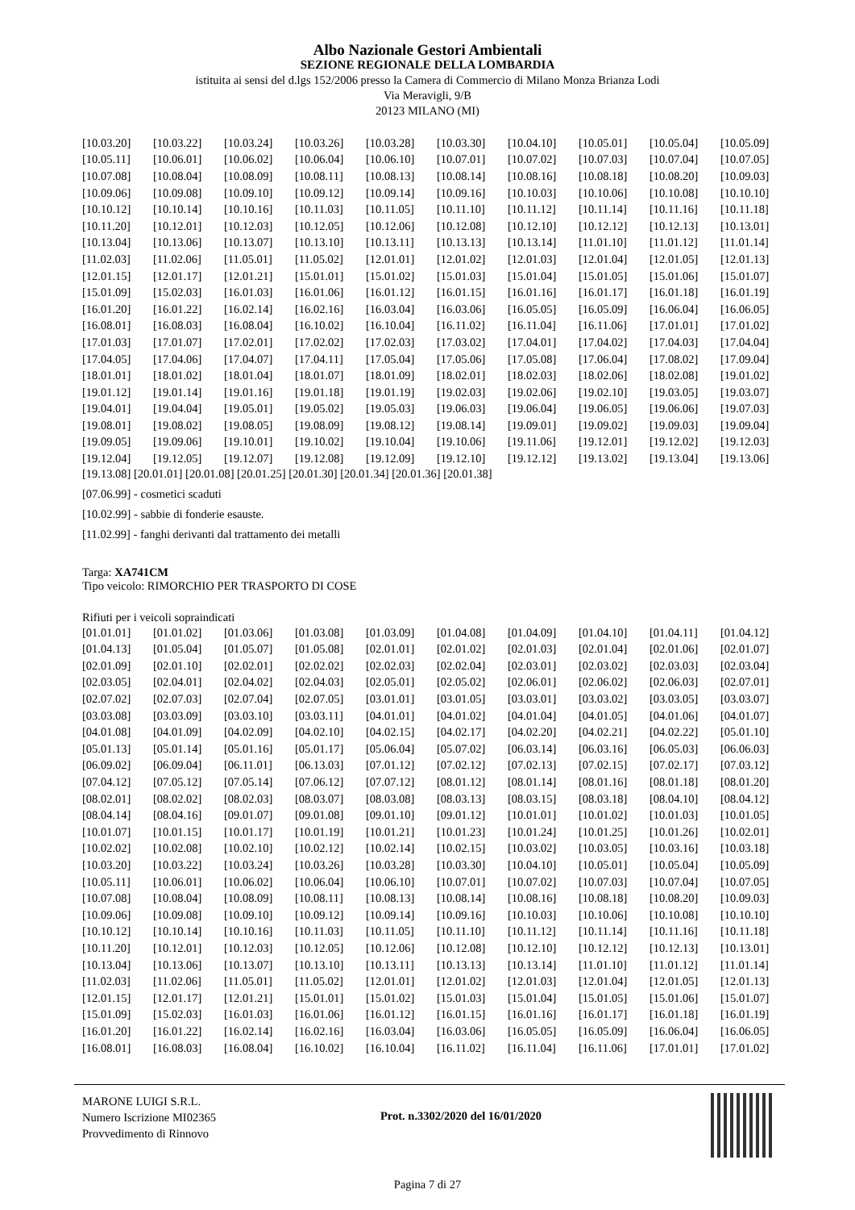Albo Nazionale Gestori Ambientali
SEZIONE REGIONALE DELLA LOMBARDIA
istituita ai sensi del d.lgs 152/2006 presso la Camera di Commercio di Milano Monza Brianza Lodi
Via Meravigli, 9/B
20123 MILANO (MI)
| [10.03.20] | [10.03.22] | [10.03.24] | [10.03.26] | [10.03.28] | [10.03.30] | [10.04.10] | [10.05.01] | [10.05.04] | [10.05.09] |
| [10.05.11] | [10.06.01] | [10.06.02] | [10.06.04] | [10.06.10] | [10.07.01] | [10.07.02] | [10.07.03] | [10.07.04] | [10.07.05] |
| [10.07.08] | [10.08.04] | [10.08.09] | [10.08.11] | [10.08.13] | [10.08.14] | [10.08.16] | [10.08.18] | [10.08.20] | [10.09.03] |
| [10.09.06] | [10.09.08] | [10.09.10] | [10.09.12] | [10.09.14] | [10.09.16] | [10.10.03] | [10.10.06] | [10.10.08] | [10.10.10] |
| [10.10.12] | [10.10.14] | [10.10.16] | [10.11.03] | [10.11.05] | [10.11.10] | [10.11.12] | [10.11.14] | [10.11.16] | [10.11.18] |
| [10.11.20] | [10.12.01] | [10.12.03] | [10.12.05] | [10.12.06] | [10.12.08] | [10.12.10] | [10.12.12] | [10.12.13] | [10.13.01] |
| [10.13.04] | [10.13.06] | [10.13.07] | [10.13.10] | [10.13.11] | [10.13.13] | [10.13.14] | [11.01.10] | [11.01.12] | [11.01.14] |
| [11.02.03] | [11.02.06] | [11.05.01] | [11.05.02] | [12.01.01] | [12.01.02] | [12.01.03] | [12.01.04] | [12.01.05] | [12.01.13] |
| [12.01.15] | [12.01.17] | [12.01.21] | [15.01.01] | [15.01.02] | [15.01.03] | [15.01.04] | [15.01.05] | [15.01.06] | [15.01.07] |
| [15.01.09] | [15.02.03] | [16.01.03] | [16.01.06] | [16.01.12] | [16.01.15] | [16.01.16] | [16.01.17] | [16.01.18] | [16.01.19] |
| [16.01.20] | [16.01.22] | [16.02.14] | [16.02.16] | [16.03.04] | [16.03.06] | [16.05.05] | [16.05.09] | [16.06.04] | [16.06.05] |
| [16.08.01] | [16.08.03] | [16.08.04] | [16.10.02] | [16.10.04] | [16.11.02] | [16.11.04] | [16.11.06] | [17.01.01] | [17.01.02] |
| [17.01.03] | [17.01.07] | [17.02.01] | [17.02.02] | [17.02.03] | [17.03.02] | [17.04.01] | [17.04.02] | [17.04.03] | [17.04.04] |
| [17.04.05] | [17.04.06] | [17.04.07] | [17.04.11] | [17.05.04] | [17.05.06] | [17.05.08] | [17.06.04] | [17.08.02] | [17.09.04] |
| [18.01.01] | [18.01.02] | [18.01.04] | [18.01.07] | [18.01.09] | [18.02.01] | [18.02.03] | [18.02.06] | [18.02.08] | [19.01.02] |
| [19.01.12] | [19.01.14] | [19.01.16] | [19.01.18] | [19.01.19] | [19.02.03] | [19.02.06] | [19.02.10] | [19.03.05] | [19.03.07] |
| [19.04.01] | [19.04.04] | [19.05.01] | [19.05.02] | [19.05.03] | [19.06.03] | [19.06.04] | [19.06.05] | [19.06.06] | [19.07.03] |
| [19.08.01] | [19.08.02] | [19.08.05] | [19.08.09] | [19.08.12] | [19.08.14] | [19.09.01] | [19.09.02] | [19.09.03] | [19.09.04] |
| [19.09.05] | [19.09.06] | [19.10.01] | [19.10.02] | [19.10.04] | [19.10.06] | [19.11.06] | [19.12.01] | [19.12.02] | [19.12.03] |
| [19.12.04] | [19.12.05] | [19.12.07] | [19.12.08] | [19.12.09] | [19.12.10] | [19.12.12] | [19.13.02] | [19.13.04] | [19.13.06] |
[19.13.08] [20.01.01] [20.01.08] [20.01.25] [20.01.30] [20.01.34] [20.01.36] [20.01.38]
[07.06.99] - cosmetici scaduti
[10.02.99] - sabbie di fonderie esauste.
[11.02.99] - fanghi derivanti dal trattamento dei metalli
Targa: XA741CM
Tipo veicolo: RIMORCHIO PER TRASPORTO DI COSE
Rifiuti per i veicoli sopraindicati
| [01.01.01] | [01.01.02] | [01.03.06] | [01.03.08] | [01.03.09] | [01.04.08] | [01.04.09] | [01.04.10] | [01.04.11] | [01.04.12] |
| [01.04.13] | [01.05.04] | [01.05.07] | [01.05.08] | [02.01.01] | [02.01.02] | [02.01.03] | [02.01.04] | [02.01.06] | [02.01.07] |
| [02.01.09] | [02.01.10] | [02.02.01] | [02.02.02] | [02.02.03] | [02.02.04] | [02.03.01] | [02.03.02] | [02.03.03] | [02.03.04] |
| [02.03.05] | [02.04.01] | [02.04.02] | [02.04.03] | [02.05.01] | [02.05.02] | [02.06.01] | [02.06.02] | [02.06.03] | [02.07.01] |
| [02.07.02] | [02.07.03] | [02.07.04] | [02.07.05] | [03.01.01] | [03.01.05] | [03.03.01] | [03.03.02] | [03.03.05] | [03.03.07] |
| [03.03.08] | [03.03.09] | [03.03.10] | [03.03.11] | [04.01.01] | [04.01.02] | [04.01.04] | [04.01.05] | [04.01.06] | [04.01.07] |
| [04.01.08] | [04.01.09] | [04.02.09] | [04.02.10] | [04.02.15] | [04.02.17] | [04.02.20] | [04.02.21] | [04.02.22] | [05.01.10] |
| [05.01.13] | [05.01.14] | [05.01.16] | [05.01.17] | [05.06.04] | [05.07.02] | [06.03.14] | [06.03.16] | [06.05.03] | [06.06.03] |
| [06.09.02] | [06.09.04] | [06.11.01] | [06.13.03] | [07.01.12] | [07.02.12] | [07.02.13] | [07.02.15] | [07.02.17] | [07.03.12] |
| [07.04.12] | [07.05.12] | [07.05.14] | [07.06.12] | [07.07.12] | [08.01.12] | [08.01.14] | [08.01.16] | [08.01.18] | [08.01.20] |
| [08.02.01] | [08.02.02] | [08.02.03] | [08.03.07] | [08.03.08] | [08.03.13] | [08.03.15] | [08.03.18] | [08.04.10] | [08.04.12] |
| [08.04.14] | [08.04.16] | [09.01.07] | [09.01.08] | [09.01.10] | [09.01.12] | [10.01.01] | [10.01.02] | [10.01.03] | [10.01.05] |
| [10.01.07] | [10.01.15] | [10.01.17] | [10.01.19] | [10.01.21] | [10.01.23] | [10.01.24] | [10.01.25] | [10.01.26] | [10.02.01] |
| [10.02.02] | [10.02.08] | [10.02.10] | [10.02.12] | [10.02.14] | [10.02.15] | [10.03.02] | [10.03.05] | [10.03.16] | [10.03.18] |
| [10.03.20] | [10.03.22] | [10.03.24] | [10.03.26] | [10.03.28] | [10.03.30] | [10.04.10] | [10.05.01] | [10.05.04] | [10.05.09] |
| [10.05.11] | [10.06.01] | [10.06.02] | [10.06.04] | [10.06.10] | [10.07.01] | [10.07.02] | [10.07.03] | [10.07.04] | [10.07.05] |
| [10.07.08] | [10.08.04] | [10.08.09] | [10.08.11] | [10.08.13] | [10.08.14] | [10.08.16] | [10.08.18] | [10.08.20] | [10.09.03] |
| [10.09.06] | [10.09.08] | [10.09.10] | [10.09.12] | [10.09.14] | [10.09.16] | [10.10.03] | [10.10.06] | [10.10.08] | [10.10.10] |
| [10.10.12] | [10.10.14] | [10.10.16] | [10.11.03] | [10.11.05] | [10.11.10] | [10.11.12] | [10.11.14] | [10.11.16] | [10.11.18] |
| [10.11.20] | [10.12.01] | [10.12.03] | [10.12.05] | [10.12.06] | [10.12.08] | [10.12.10] | [10.12.12] | [10.12.13] | [10.13.01] |
| [10.13.04] | [10.13.06] | [10.13.07] | [10.13.10] | [10.13.11] | [10.13.13] | [10.13.14] | [11.01.10] | [11.01.12] | [11.01.14] |
| [11.02.03] | [11.02.06] | [11.05.01] | [11.05.02] | [12.01.01] | [12.01.02] | [12.01.03] | [12.01.04] | [12.01.05] | [12.01.13] |
| [12.01.15] | [12.01.17] | [12.01.21] | [15.01.01] | [15.01.02] | [15.01.03] | [15.01.04] | [15.01.05] | [15.01.06] | [15.01.07] |
| [15.01.09] | [15.02.03] | [16.01.03] | [16.01.06] | [16.01.12] | [16.01.15] | [16.01.16] | [16.01.17] | [16.01.18] | [16.01.19] |
| [16.01.20] | [16.01.22] | [16.02.14] | [16.02.16] | [16.03.04] | [16.03.06] | [16.05.05] | [16.05.09] | [16.06.04] | [16.06.05] |
| [16.08.01] | [16.08.03] | [16.08.04] | [16.10.02] | [16.10.04] | [16.11.02] | [16.11.04] | [16.11.06] | [17.01.01] | [17.01.02] |
MARONE LUIGI S.R.L.
Numero Iscrizione MI02365
Provvedimento di Rinnovo
Prot. n.3302/2020 del 16/01/2020
Pagina 7 di 27